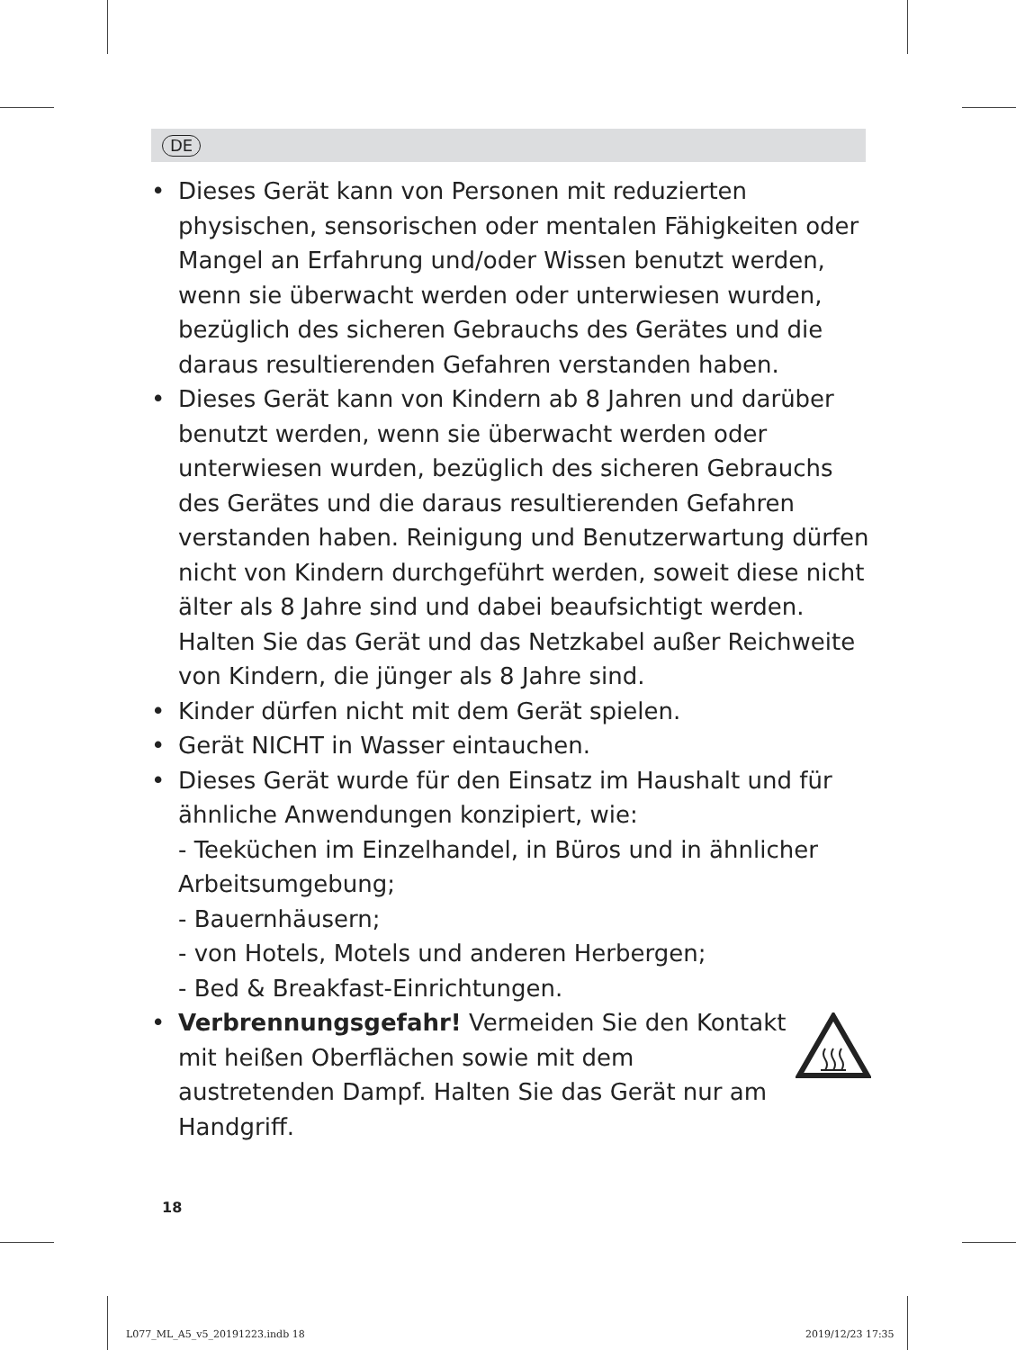DE
• Dieses Gerät kann von Personen mit reduzierten physischen, sensorischen oder mentalen Fähigkeiten oder Mangel an Erfahrung und/oder Wissen benutzt werden, wenn sie überwacht werden oder unterwiesen wurden, bezüglich des sicheren Gebrauchs des Gerätes und die daraus resultierenden Gefahren verstanden haben.
• Dieses Gerät kann von Kindern ab 8 Jahren und darüber benutzt werden, wenn sie überwacht werden oder unterwiesen wurden, bezüglich des sicheren Gebrauchs des Gerätes und die daraus resultierenden Gefahren verstanden haben. Reinigung und Benutzerwartung dürfen nicht von Kindern durchgeführt werden, soweit diese nicht älter als 8 Jahre sind und dabei beaufsichtigt werden. Halten Sie das Gerät und das Netzkabel außer Reichweite von Kindern, die jünger als 8 Jahre sind.
• Kinder dürfen nicht mit dem Gerät spielen.
• Gerät NICHT in Wasser eintauchen.
• Dieses Gerät wurde für den Einsatz im Haushalt und für ähnliche Anwendungen konzipiert, wie:
- Teeküchen im Einzelhandel, in Büros und in ähnlicher Arbeitsumgebung;
- Bauernhäusern;
- von Hotels, Motels und anderen Herbergen;
- Bed & Breakfast-Einrichtungen.
• Verbrennungsgefahr! Vermeiden Sie den Kontakt mit heißen Oberflächen sowie mit dem austretenden Dampf. Halten Sie das Gerät nur am Handgriff.
18
L077_ML_A5_v5_20191223.indb 18 2019/12/23 17:35